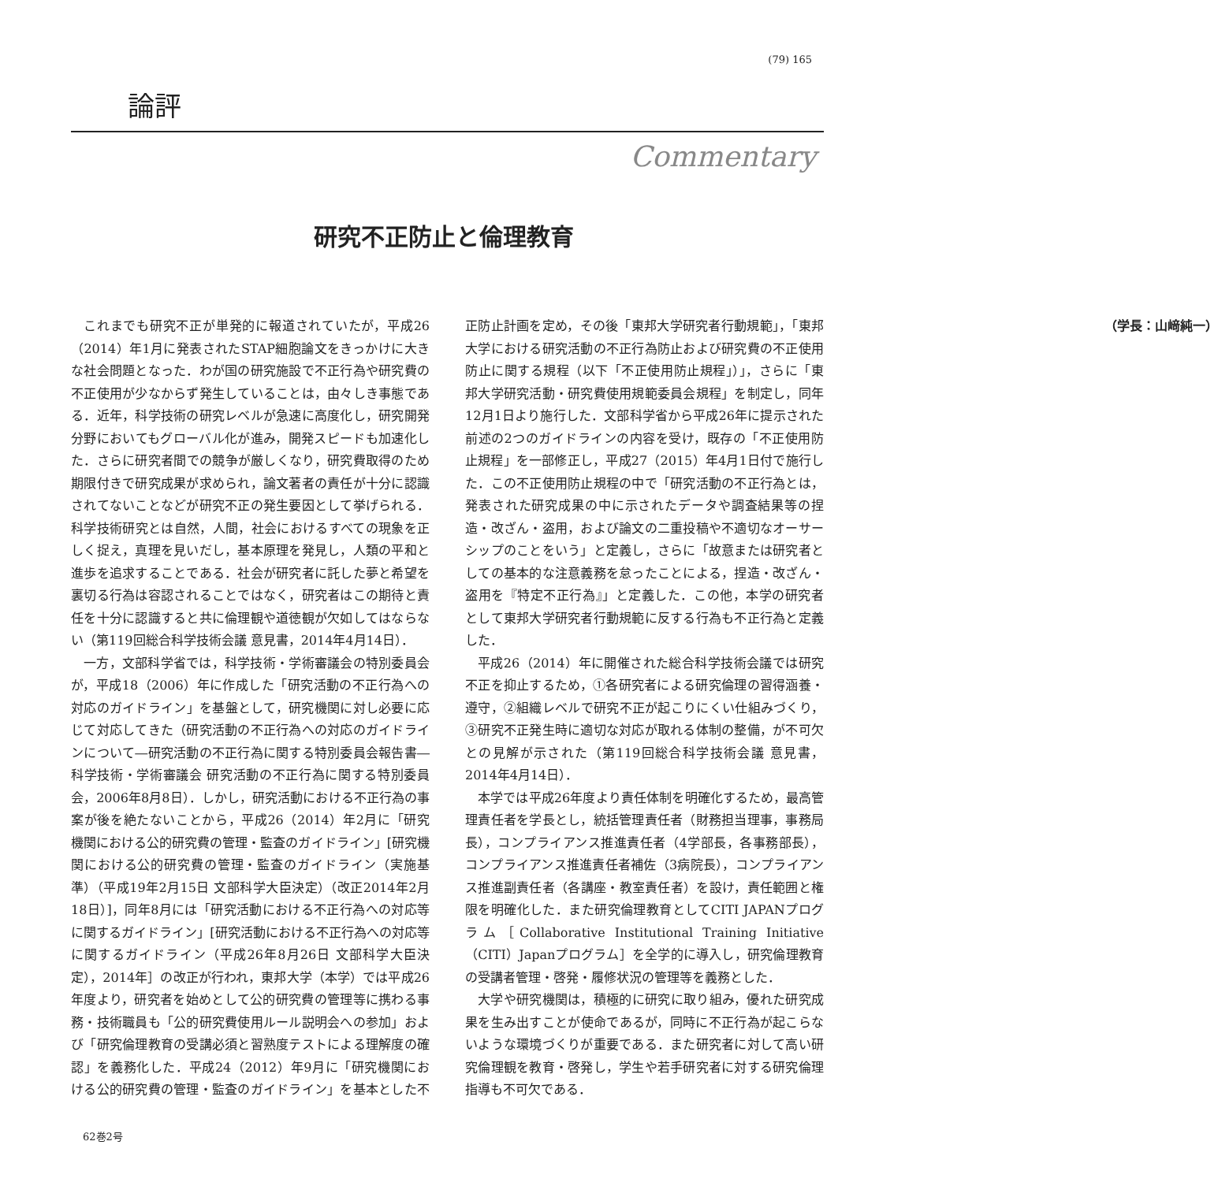(79) 165
論評
Commentary
研究不正防止と倫理教育
これまでも研究不正が単発的に報道されていたが，平成26（2014）年1月に発表されたSTAP細胞論文をきっかけに大きな社会問題となった．わが国の研究施設で不正行為や研究費の不正使用が少なからず発生していることは，由々しき事態である．近年，科学技術の研究レベルが急速に高度化し，研究開発分野においてもグローバル化が進み，開発スピードも加速化した．さらに研究者間での競争が厳しくなり，研究費取得のため期限付きで研究成果が求められ，論文著者の責任が十分に認識されてないことなどが研究不正の発生要因として挙げられる．科学技術研究とは自然，人間，社会におけるすべての現象を正しく捉え，真理を見いだし，基本原理を発見し，人類の平和と進歩を追求することである．社会が研究者に託した夢と希望を裏切る行為は容認されることではなく，研究者はこの期待と責任を十分に認識すると共に倫理観や道徳観が欠如してはならない（第119回総合科学技術会議 意見書，2014年4月14日）．
一方，文部科学省では，科学技術・学術審議会の特別委員会が，平成18（2006）年に作成した「研究活動の不正行為への対応のガイドライン」を基盤として，研究機関に対し必要に応じて対応してきた（研究活動の不正行為への対応のガイドラインについて―研究活動の不正行為に関する特別委員会報告書― 科学技術・学術審議会 研究活動の不正行為に関する特別委員会，2006年8月8日）．しかし，研究活動における不正行為の事案が後を絶たないことから，平成26（2014）年2月に「研究機関における公的研究費の管理・監査のガイドライン」[研究機関における公的研究費の管理・監査のガイドライン（実施基準）（平成19年2月15日 文部科学大臣決定）（改正2014年2月18日）]，同年8月には「研究活動における不正行為への対応等に関するガイドライン」[研究活動における不正行為への対応等に関するガイドライン（平成26年8月26日 文部科学大臣決定），2014年］の改正が行われ，東邦大学（本学）では平成26年度より，研究者を始めとして公的研究費の管理等に携わる事務・技術職員も「公的研究費使用ルール説明会への参加」および「研究倫理教育の受講必須と習熟度テストによる理解度の確認」を義務化した．平成24（2012）年9月に「研究機関における公的研究費の管理・監査のガイドライン」を基本とした不正防止計画を定め，その後「東邦大学研究者行動規範」，「東邦大学における研究活動の不正行為防止および研究費の不正使用防止に関する規程（以下「不正使用防止規程」）」，さらに「東邦大学研究活動・研究費使用規範委員会規程」を制定し，同年12月1日より施行した．文部科学省から平成26年に提示された前述の2つのガイドラインの内容を受け，既存の「不正使用防止規程」を一部修正し，平成27（2015）年4月1日付で施行した．この不正使用防止規程の中で「研究活動の不正行為とは，発表された研究成果の中に示されたデータや調査結果等の捏造・改ざん・盗用，および論文の二重投稿や不適切なオーサーシップのことをいう」と定義し，さらに「故意または研究者としての基本的な注意義務を怠ったことによる，捏造・改ざん・盗用を『特定不正行為』」と定義した．この他，本学の研究者として東邦大学研究者行動規範に反する行為も不正行為と定義した．
平成26（2014）年に開催された総合科学技術会議では研究不正を抑止するため，①各研究者による研究倫理の習得涵養・遵守，②組織レベルで研究不正が起こりにくい仕組みづくり，③研究不正発生時に適切な対応が取れる体制の整備，が不可欠との見解が示された（第119回総合科学技術会議 意見書，2014年4月14日）．
本学では平成26年度より責任体制を明確化するため，最高管理責任者を学長とし，統括管理責任者（財務担当理事，事務局長），コンプライアンス推進責任者（4学部長，各事務部長），コンプライアンス推進責任者補佐（3病院長），コンプライアンス推進副責任者（各講座・教室責任者）を設け，責任範囲と権限を明確化した．また研究倫理教育としてCITI JAPANプログラム［Collaborative Institutional Training Initiative（CITI）Japanプログラム］を全学的に導入し，研究倫理教育の受講者管理・啓発・履修状況の管理等を義務とした．
大学や研究機関は，積極的に研究に取り組み，優れた研究成果を生み出すことが使命であるが，同時に不正行為が起こらないような環境づくりが重要である．また研究者に対して高い研究倫理観を教育・啓発し，学生や若手研究者に対する研究倫理指導も不可欠である．
（学長：山﨑純一）
62巻2号